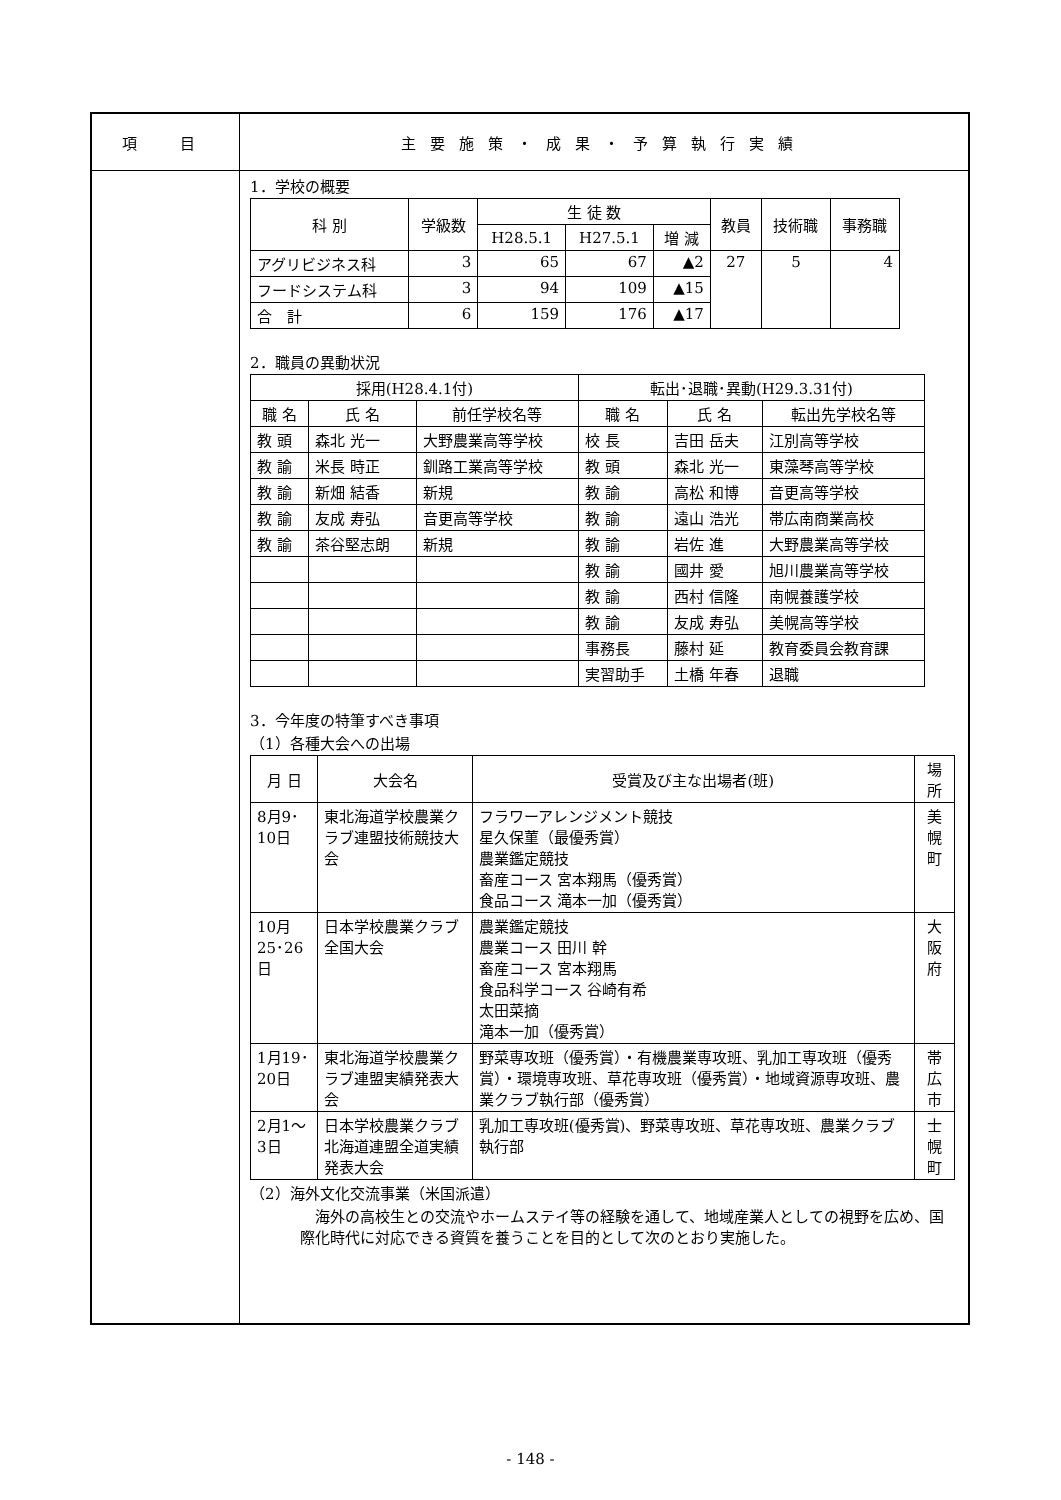| 項 目 | 主要施策・成果・予算執行実績 |
| | 1．学校の概要 / 科 別 / 学級数 / 生 徒 数 / / / 教員 / 技術職 / 事務職 / / --- / --- / --- / --- / --- / --- / --- / --- / / / / H28.5.1 / H27.5.1 / 増 減 / / / / / アグリビジネス科 / 3 / 65 / 67 / ▲2 / 27 / 5 / 4 / / フードシステム科 / 3 / 94 / 109 / ▲15 / / / / / 合 計 / 6 / 159 / 176 / ▲17 / / / / 2．職員の異動状況 / 採用(H28.4.1付) / / / 転出･退職･異動(H29.3.31付) / / / / --- / --- / --- / --- / --- / --- / / 職 名 / 氏 名 / 前任学校名等 / 職 名 / 氏 名 / 転出先学校名等 / / 教 頭 / 森北 光一 / 大野農業高等学校 / 校 長 / 吉田 岳夫 / 江別高等学校 / / 教 諭 / 米長 時正 / 釧路工業高等学校 / 教 頭 / 森北 光一 / 東藻琴高等学校 / / 教 諭 / 新畑 結香 / 新規 / 教 諭 / 高松 和博 / 音更高等学校 / / 教 諭 / 友成 寿弘 / 音更高等学校 / 教 諭 / 遠山 浩光 / 帯広南商業高校 / / 教 諭 / 茶谷堅志朗 / 新規 / 教 諭 / 岩佐 進 / 大野農業高等学校 / / / / / 教 諭 / 國井 愛 / 旭川農業高等学校 / / / / / 教 諭 / 西村 信隆 / 南幌養護学校 / / / / / 教 諭 / 友成 寿弘 / 美幌高等学校 / / / / / 事務長 / 藤村 延 / 教育委員会教育課 / / / / / 実習助手 / 土橋 年春 / 退職 / 3．今年度の特筆すべき事項 （1）各種大会への出場 / 月 日 / 大会名 / 受賞及び主な出場者(班) / 場所 / / --- / --- / --- / --- / / 8月9･10日 / 東北海道学校農業クラブ連盟技術競技大会 / フラワーアレンジメント競技 星久保菫（最優秀賞） 農業鑑定競技 畜産コース 宮本翔馬（優秀賞） 食品コース 滝本一加（優秀賞） / 美幌町 / / 10月25･26日 / 日本学校農業クラブ全国大会 / 農業鑑定競技 農業コース 田川 幹 畜産コース 宮本翔馬 食品科学コース 谷崎有希 太田菜摘 滝本一加（優秀賞） / 大阪府 / / 1月19･20日 / 東北海道学校農業クラブ連盟実績発表大会 / 野菜専攻班（優秀賞）・有機農業専攻班、乳加工専攻班（優秀賞）・環境専攻班、草花専攻班（優秀賞）・地域資源専攻班、農業クラブ執行部（優秀賞） / 帯広市 / / 2月1～3日 / 日本学校農業クラブ北海道連盟全道実績発表大会 / 乳加工専攻班(優秀賞)、野菜専攻班、草花専攻班、農業クラブ執行部 / 士幌町 / （2）海外文化交流事業（米国派遣） 海外の高校生との交流やホームステイ等の経験を通して、地域産業人としての視野を広め、国際化時代に対応できる資質を養うことを目的として次のとおり実施した。 |
- 148 -